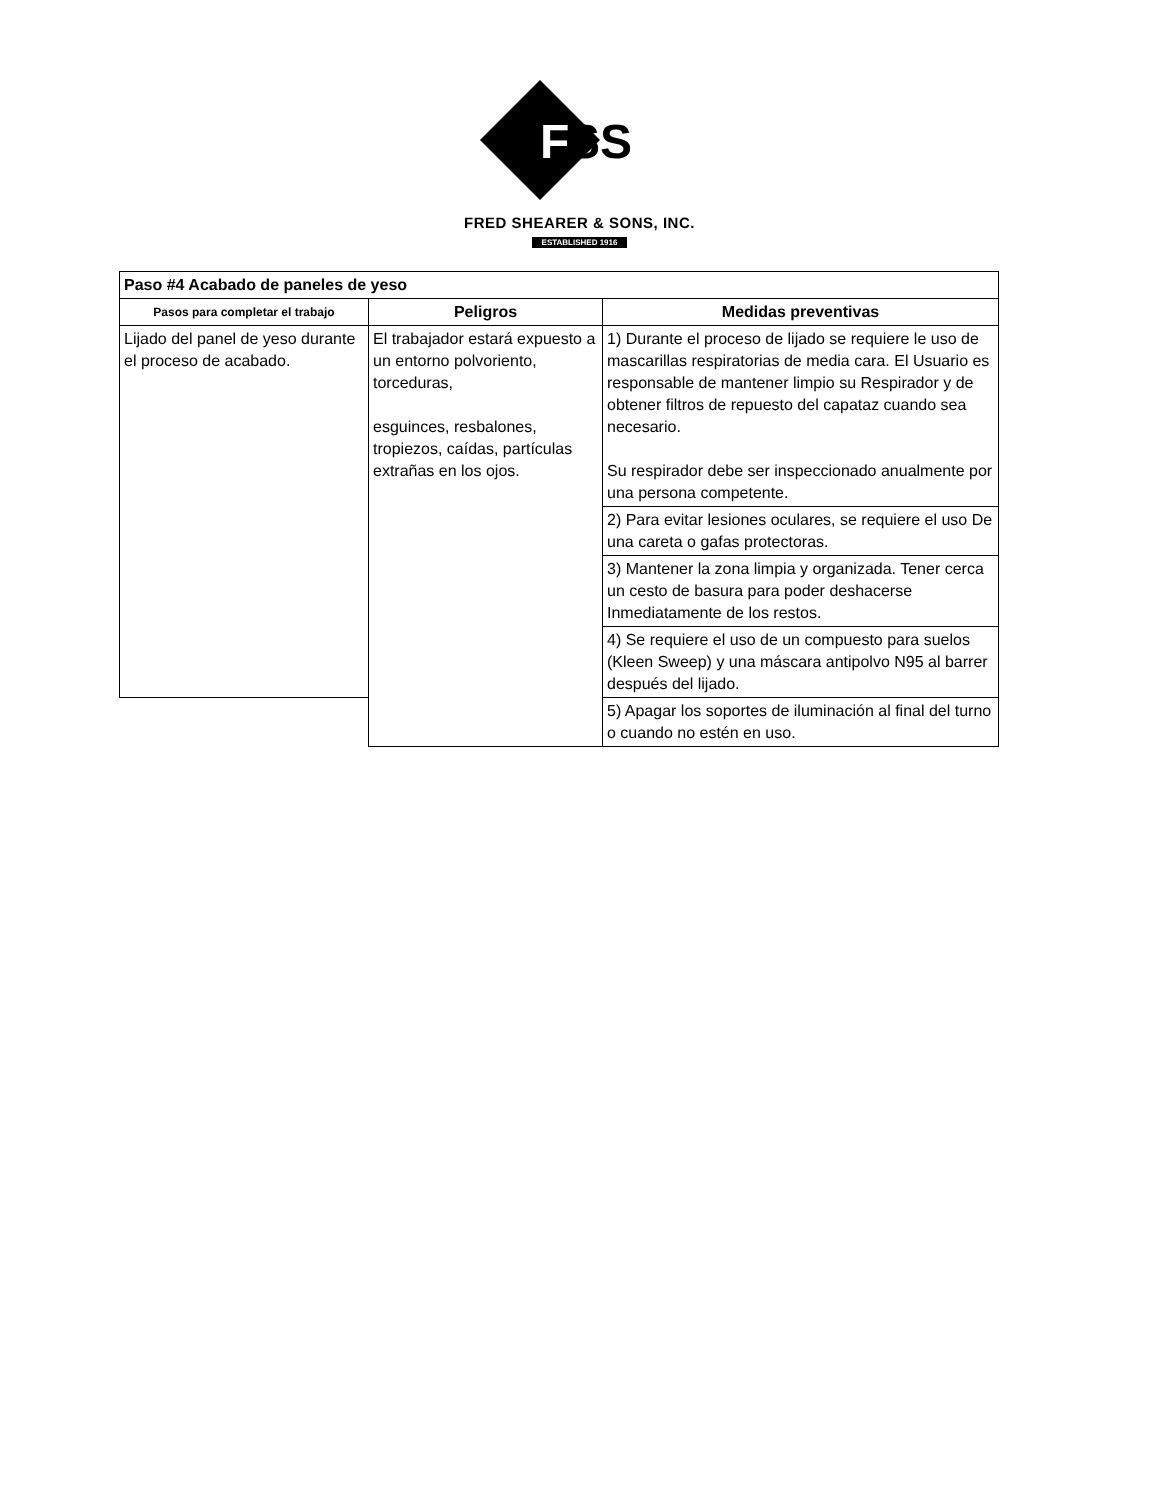F
SS
FRED SHEARER & SONS, INC.
ESTABLISHED 1916
| Paso #4 Acabado de paneles de yeso | | |
| Pasos para completar el trabajo | Peligros | Medidas preventivas |
| Lijado del panel de yeso durante el proceso de acabado. | El trabajador estará expuesto a un entorno polvoriento, torceduras, esguinces, resbalones, tropiezos, caídas, partículas extrañas en los ojos. | 1) Durante el proceso de lijado se requiere le uso de mascarillas respiratorias de media cara. El Usuario es responsable de mantener limpio su Respirador y de obtener filtros de repuesto del capataz cuando sea necesario. Su respirador debe ser inspeccionado anualmente por una persona competente. |
| | | 2) Para evitar lesiones oculares, se requiere el uso De una careta o gafas protectoras. |
| | | 3) Mantener la zona limpia y organizada. Tener cerca un cesto de basura para poder deshacerse Inmediatamente de los restos. |
| | | 4) Se requiere el uso de un compuesto para suelos (Kleen Sweep) y una máscara antipolvo N95 al barrer después del lijado. |
| | | 5) Apagar los soportes de iluminación al final del turno o cuando no estén en uso. |